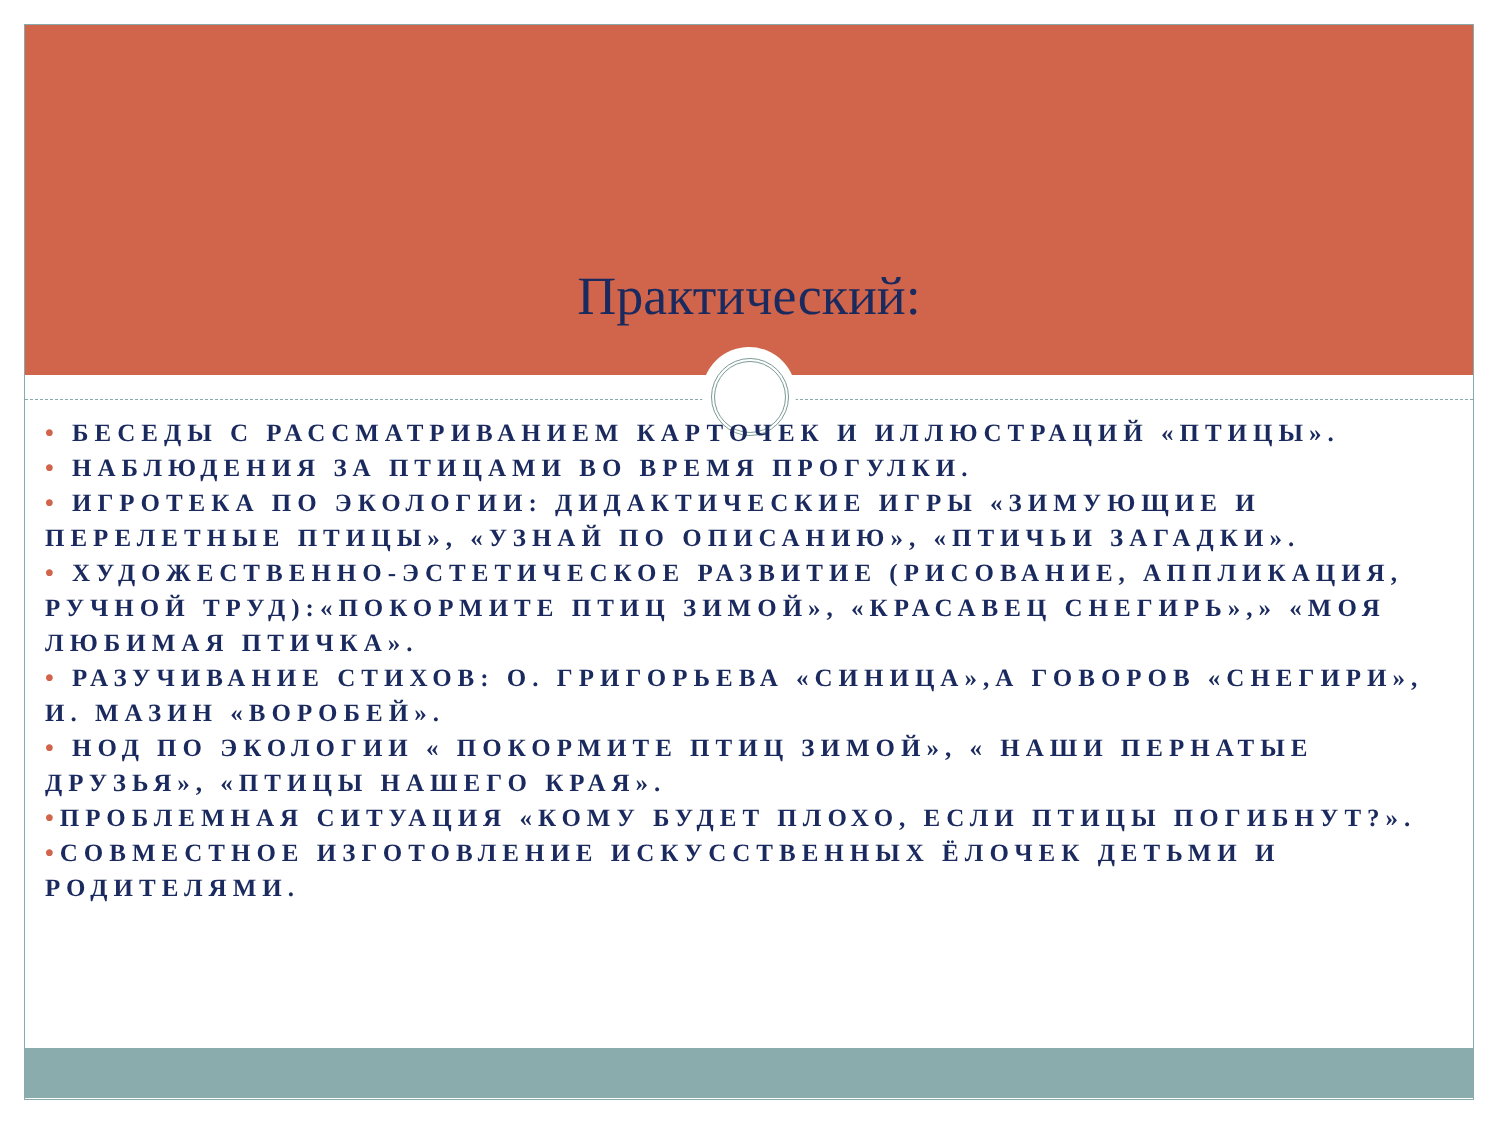Практический:
• БЕСЕДЫ С РАССМАТРИВАНИЕМ КАРТОЧЕК И ИЛЛЮСТРАЦИЙ «ПТИЦЫ».
• НАБЛЮДЕНИЯ ЗА ПТИЦАМИ ВО ВРЕМЯ ПРОГУЛКИ.
• ИГРОТЕКА ПО ЭКОЛОГИИ: ДИДАКТИЧЕСКИЕ ИГРЫ «ЗИМУЮЩИЕ И ПЕРЕЛЕТНЫЕ ПТИЦЫ», «УЗНАЙ ПО ОПИСАНИЮ», «ПТИЧЬИ ЗАГАДКИ».
• ХУДОЖЕСТВЕННО-ЭСТЕТИЧЕСКОЕ РАЗВИТИЕ (РИСОВАНИЕ, АППЛИКАЦИЯ, РУЧНОЙ ТРУД):«ПОКОРМИТЕ ПТИЦ ЗИМОЙ», «КРАСАВЕЦ СНЕГИРЬ»,» «МОЯ ЛЮБИМАЯ ПТИЧКА».
• РАЗУЧИВАНИЕ СТИХОВ: О. ГРИГОРЬЕВА «СИНИЦА»,А ГОВОРОВ «СНЕГИРИ», И. МАЗИН «ВОРОБЕЙ».
• НОД ПО ЭКОЛОГИИ « ПОКОРМИТЕ ПТИЦ ЗИМОЙ», « НАШИ ПЕРНАТЫЕ ДРУЗЬЯ», «ПТИЦЫ НАШЕГО КРАЯ».
•ПРОБЛЕМНАЯ СИТУАЦИЯ «КОМУ БУДЕТ ПЛОХО, ЕСЛИ ПТИЦЫ ПОГИБНУТ?».
•СОВМЕСТНОЕ ИЗГОТОВЛЕНИЕ ИСКУССТВЕННЫХ ЁЛОЧЕК ДЕТЬМИ И РОДИТЕЛЯМИ.